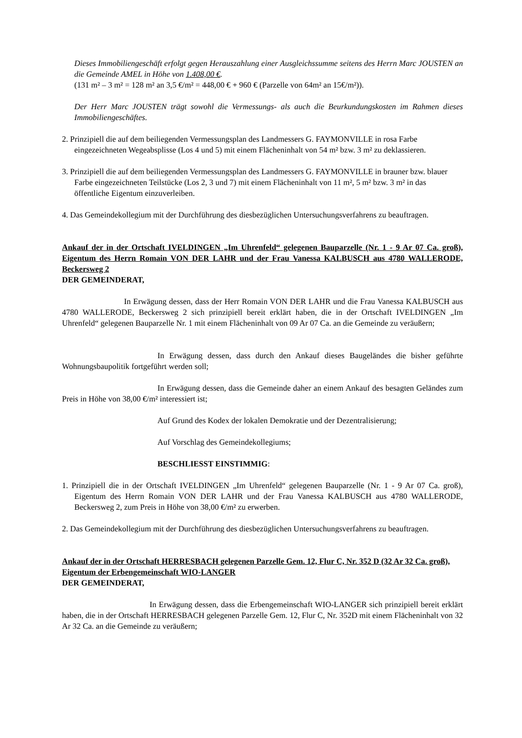Dieses Immobiliengeschäft erfolgt gegen Herauszahlung einer Ausgleichssumme seitens des Herrn Marc JOUSTEN an die Gemeinde AMEL in Höhe von 1.408,00 €.
(131 m² – 3 m² = 128 m² an 3,5 €/m² = 448,00 € + 960 € (Parzelle von 64m² an 15€/m²)).
Der Herr Marc JOUSTEN trägt sowohl die Vermessungs- als auch die Beurkundungskosten im Rahmen dieses Immobiliengeschäftes.
2. Prinzipiell die auf dem beiliegenden Vermessungsplan des Landmessers G. FAYMONVILLE in rosa Farbe eingezeichneten Wegeabsplisse (Los 4 und 5) mit einem Flächeninhalt von 54 m² bzw. 3 m² zu deklassieren.
3. Prinzipiell die auf dem beiliegenden Vermessungsplan des Landmessers G. FAYMONVILLE in brauner bzw. blauer Farbe eingezeichneten Teilstücke (Los 2, 3 und 7) mit einem Flächeninhalt von 11 m², 5 m² bzw. 3 m² in das öffentliche Eigentum einzuverleiben.
4. Das Gemeindekollegium mit der Durchführung des diesbezüglichen Untersuchungsverfahrens zu beauftragen.
Ankauf der in der Ortschaft IVELDINGEN „Im Uhrenfeld“ gelegenen Bauparzelle (Nr. 1 - 9 Ar 07 Ca. groß), Eigentum des Herrn Romain VON DER LAHR und der Frau Vanessa KALBUSCH aus 4780 WALLERODE, Beckersweg 2
DER GEMEINDERAT,
In Erwägung dessen, dass der Herr Romain VON DER LAHR und die Frau Vanessa KALBUSCH aus 4780 WALLERODE, Beckersweg 2 sich prinzipiell bereit erklärt haben, die in der Ortschaft IVELDINGEN „Im Uhrenfeld“ gelegenen Bauparzelle Nr. 1 mit einem Flächeninhalt von 09 Ar 07 Ca. an die Gemeinde zu veräußern;
In Erwägung dessen, dass durch den Ankauf dieses Baugeländes die bisher geführte Wohnungsbaupolitik fortgeführt werden soll;
In Erwägung dessen, dass die Gemeinde daher an einem Ankauf des besagten Geländes zum Preis in Höhe von 38,00 €/m² interessiert ist;
Auf Grund des Kodex der lokalen Demokratie und der Dezentralisierung;
Auf Vorschlag des Gemeindekollegiums;
BESCHLIESST EINSTIMMIG:
1. Prinzipiell die in der Ortschaft IVELDINGEN „Im Uhrenfeld“ gelegenen Bauparzelle (Nr. 1 - 9 Ar 07 Ca. groß), Eigentum des Herrn Romain VON DER LAHR und der Frau Vanessa KALBUSCH aus 4780 WALLERODE, Beckersweg 2, zum Preis in Höhe von 38,00 €/m² zu erwerben.
2. Das Gemeindekollegium mit der Durchführung des diesbezüglichen Untersuchungsverfahrens zu beauftragen.
Ankauf der in der Ortschaft HERRESBACH gelegenen Parzelle Gem. 12, Flur C, Nr. 352 D (32 Ar 32 Ca. groß), Eigentum der Erbengemeinschaft WIO-LANGER
DER GEMEINDERAT,
In Erwägung dessen, dass die Erbengemeinschaft WIO-LANGER sich prinzipiell bereit erklärt haben, die in der Ortschaft HERRESBACH gelegenen Parzelle Gem. 12, Flur C, Nr. 352D mit einem Flächeninhalt von 32 Ar 32 Ca. an die Gemeinde zu veräußern;